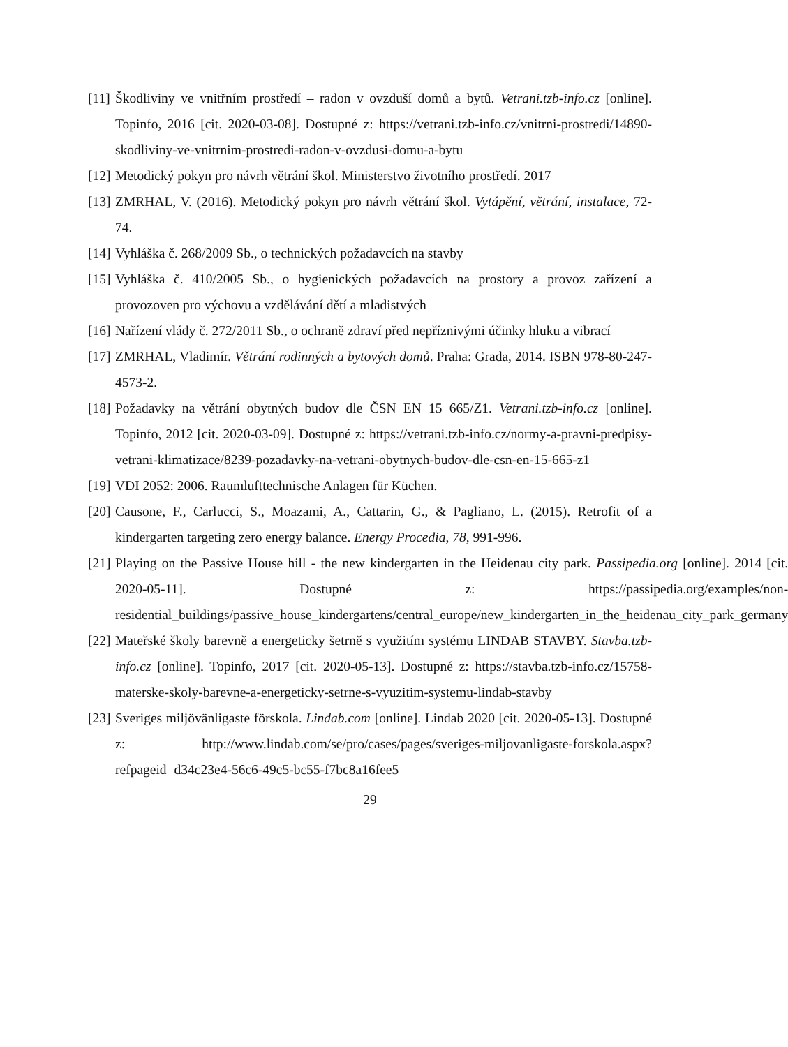[11] Škodliviny ve vnitřním prostředí – radon v ovzduší domů a bytů. Vetrani.tzb-info.cz [online]. Topinfo, 2016 [cit. 2020-03-08]. Dostupné z: https://vetrani.tzb-info.cz/vnitrni-prostredi/14890-skodliviny-ve-vnitrnim-prostredi-radon-v-ovzdusi-domu-a-bytu
[12] Metodický pokyn pro návrh větrání škol. Ministerstvo životního prostředí. 2017
[13] ZMRHAL, V. (2016). Metodický pokyn pro návrh větrání škol. Vytápění, větrání, instalace, 72-74.
[14] Vyhláška č. 268/2009 Sb., o technických požadavcích na stavby
[15] Vyhláška č. 410/2005 Sb., o hygienických požadavcích na prostory a provoz zařízení a provozoven pro výchovu a vzdělávání dětí a mladistvých
[16] Nařízení vlády č. 272/2011 Sb., o ochraně zdraví před nepříznivými účinky hluku a vibrací
[17] ZMRHAL, Vladimír. Větrání rodinných a bytových domů. Praha: Grada, 2014. ISBN 978-80-247-4573-2.
[18] Požadavky na větrání obytných budov dle ČSN EN 15 665/Z1. Vetrani.tzb-info.cz [online]. Topinfo, 2012 [cit. 2020-03-09]. Dostupné z: https://vetrani.tzb-info.cz/normy-a-pravni-predpisy-vetrani-klimatizace/8239-pozadavky-na-vetrani-obytnych-budov-dle-csn-en-15-665-z1
[19] VDI 2052: 2006. Raumlufttechnische Anlagen für Küchen.
[20] Causone, F., Carlucci, S., Moazami, A., Cattarin, G., & Pagliano, L. (2015). Retrofit of a kindergarten targeting zero energy balance. Energy Procedia, 78, 991-996.
[21] Playing on the Passive House hill - the new kindergarten in the Heidenau city park. Passipedia.org [online]. 2014 [cit. 2020-05-11]. Dostupné z: https://passipedia.org/examples/non-residential_buildings/passive_house_kindergartens/central_europe/new_kindergarten_in_the_heidenau_city_park_germany
[22] Mateřské školy barevně a energeticky šetrně s využitím systému LINDAB STAVBY. Stavba.tzb-info.cz [online]. Topinfo, 2017 [cit. 2020-05-13]. Dostupné z: https://stavba.tzb-info.cz/15758-materske-skoly-barevne-a-energeticky-setrne-s-vyuzitim-systemu-lindab-stavby
[23] Sveriges miljövänligaste förskola. Lindab.com [online]. Lindab 2020 [cit. 2020-05-13]. Dostupné z: http://www.lindab.com/se/pro/cases/pages/sveriges-miljovanligaste-forskola.aspx?refpageid=d34c23e4-56c6-49c5-bc55-f7bc8a16fee5
29